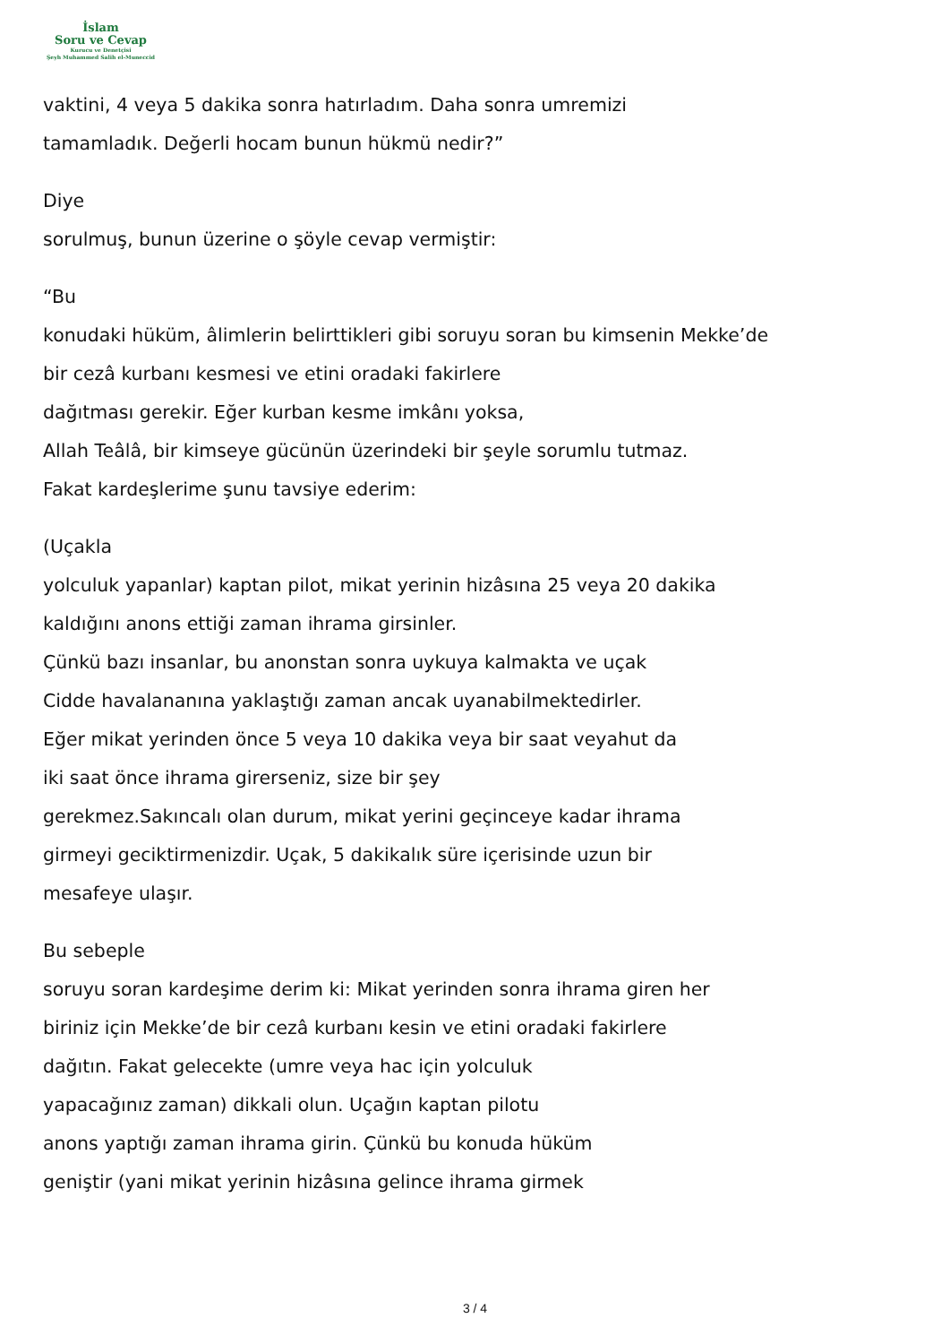İslam
Soru ve Cevap
Kurucu ve Denetçisi
Şeyh Muhammed Salih el-Muneccid
vaktini, 4 veya 5 dakika sonra hatırladım. Daha sonra umremizi
tamamladık. Değerli hocam bunun hükmü nedir?”
Diye
sorulmuş, bunun üzerine o şöyle cevap vermiştir:
“Bu
konudaki hüküm, âlimlerin belirttikleri gibi soruyu soran bu kimsenin Mekke’de
bir cezâ kurbanı kesmesi ve etini oradaki fakirlere
dağıtması gerekir. Eğer kurban kesme imkânı yoksa,
Allah Teâlâ, bir kimseye gücünün üzerindeki bir şeyle sorumlu tutmaz.
Fakat kardeşlerime şunu tavsiye ederim:
(Uçakla
yolculuk yapanlar) kaptan pilot, mikat yerinin hizâsına 25 veya 20 dakika
kaldığını anons ettiği zaman ihrama girsinler.
Çünkü bazı insanlar, bu anonstan sonra uykuya kalmakta ve uçak
Cidde havalananına yaklaştığı zaman ancak uyanabilmektedirler.
Eğer mikat yerinden önce 5 veya 10 dakika veya bir saat veyahut da
iki saat önce ihrama girerseniz, size bir şey
gerekmez.Sakıncalı olan durum, mikat yerini geçinceye kadar ihrama
girmeyi geciktirmenizdir. Uçak, 5 dakikalık süre içerisinde uzun bir
mesafeye ulaşır.
Bu sebeple
soruyu soran kardeşime derim ki: Mikat yerinden sonra ihrama giren her
biriniz için Mekke’de bir cezâ kurbanı kesin ve etini oradaki fakirlere
dağıtın. Fakat gelecekte (umre veya hac için yolculuk
yapacağınız zaman) dikkali olun. Uçağın kaptan pilotu
anons yaptığı zaman ihrama girin. Çünkü bu konuda hüküm
geniştir (yani mikat yerinin hizâsına gelince ihrama girmek
3 / 4